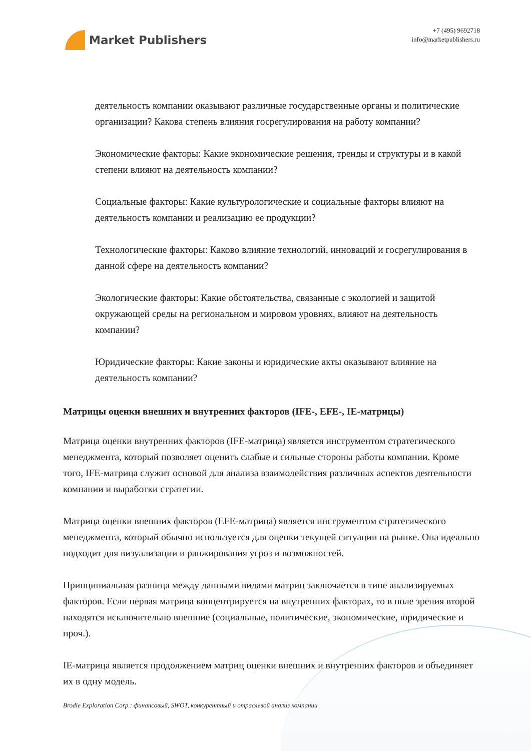Market Publishers
+7 (495) 9692718
info@marketpublishers.ru
деятельность компании оказывают различные государственные органы и политические организации? Какова степень влияния госрегулирования на работу компании?
Экономические факторы: Какие экономические решения, тренды и структуры и в какой степени влияют на деятельность компании?
Социальные факторы: Какие культурологические и социальные факторы влияют на деятельность компании и реализацию ее продукции?
Технологические факторы: Каково влияние технологий, инноваций и госрегулирования в данной сфере на деятельность компании?
Экологические факторы: Какие обстоятельства, связанные с экологией и защитой окружающей среды на региональном и мировом уровнях, влияют на деятельность компании?
Юридические факторы: Какие законы и юридические акты оказывают влияние на деятельность компании?
Матрицы оценки внешних и внутренних факторов (IFE-, EFE-, IE-матрицы)
Матрица оценки внутренних факторов (IFE-матрица) является инструментом стратегического менеджмента, который позволяет оценить слабые и сильные стороны работы компании. Кроме того, IFE-матрица служит основой для анализа взаимодействия различных аспектов деятельности компании и выработки стратегии.
Матрица оценки внешних факторов (EFE-матрица) является инструментом стратегического менеджмента, который обычно используется для оценки текущей ситуации на рынке. Она идеально подходит для визуализации и ранжирования угроз и возможностей.
Принципиальная разница между данными видами матриц заключается в типе анализируемых факторов. Если первая матрица концентрируется на внутренних факторах, то в поле зрения второй находятся исключительно внешние (социальные, политические, экономические, юридические и проч.).
IE-матрица является продолжением матриц оценки внешних и внутренних факторов и объединяет их в одну модель.
Brodie Exploration Corp.: финансовый, SWOT, конкурентный и отраслевой анализ компании